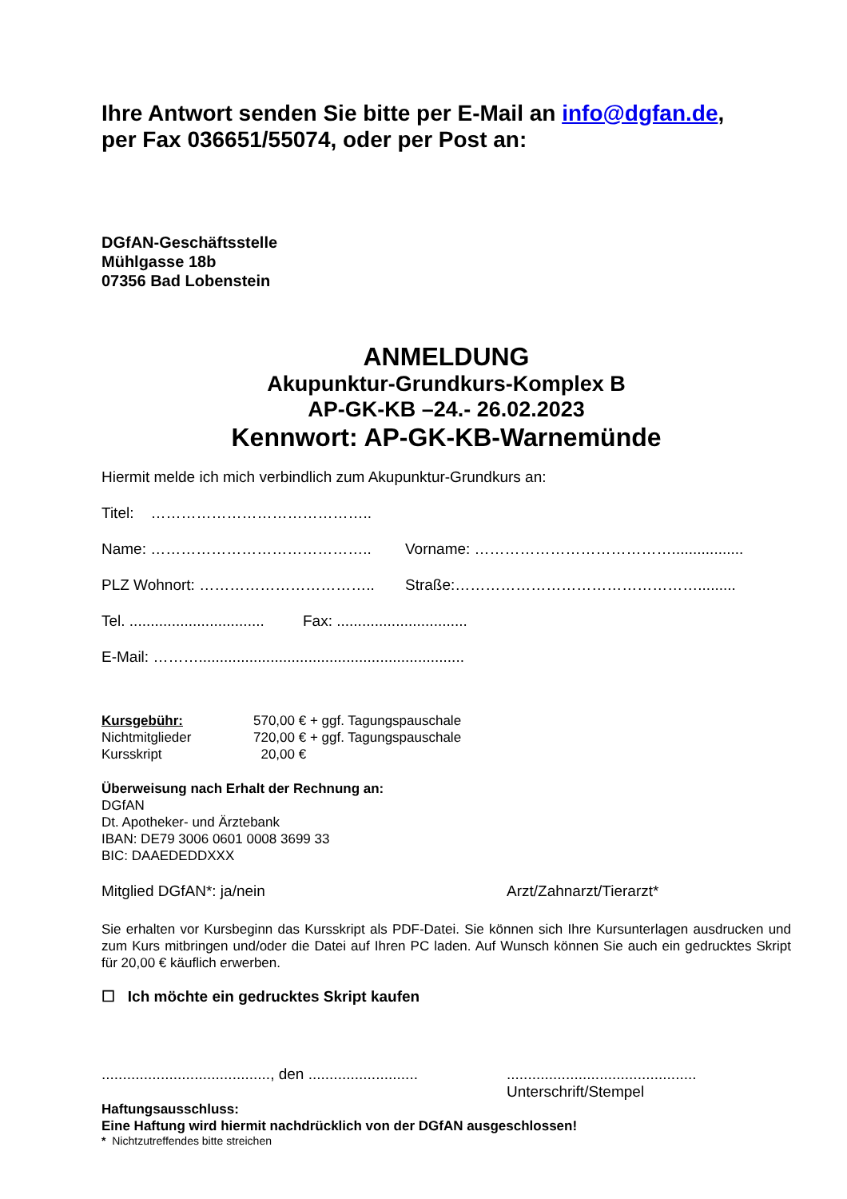Ihre Antwort senden Sie bitte per E-Mail an info@dgfan.de,
per Fax 036651/55074, oder per Post an:
DGfAN-Geschäftsstelle
Mühlgasse 18b
07356 Bad Lobenstein
ANMELDUNG
Akupunktur-Grundkurs-Komplex B
AP-GK-KB –24.- 26.02.2023
Kennwort: AP-GK-KB-Warnemünde
Hiermit melde ich mich verbindlich zum Akupunktur-Grundkurs an:
Titel: ……………………………………..
Name: …………………………………….. Vorname: ………………………………….................
PLZ Wohnort: …………………………….. Straße:………………………………………….........
Tel. ................................ Fax: ...............................
E-Mail: ………...............................................................
Kursgebühr: 570,00 € + ggf. Tagungspauschale
Nichtmitglieder 720,00 € + ggf. Tagungspauschale
Kursskript 20,00 €
Überweisung nach Erhalt der Rechnung an:
DGfAN
Dt. Apotheker- und Ärztebank
IBAN: DE79 3006 0601 0008 3699 33
BIC: DAAEDEDDXXX
Mitglied DGfAN*: ja/nein Arzt/Zahnarzt/Tierarzt*
Sie erhalten vor Kursbeginn das Kursskript als PDF-Datei. Sie können sich Ihre Kursunterlagen ausdrucken und zum Kurs mitbringen und/oder die Datei auf Ihren PC laden. Auf Wunsch können Sie auch ein gedrucktes Skript für 20,00 € käuflich erwerben.
☐ Ich möchte ein gedrucktes Skript kaufen
........................................, den .......................................................................
Unterschrift/Stempel
Haftungsausschluss:
Eine Haftung wird hiermit nachdrücklich von der DGfAN ausgeschlossen!
* Nichtzutreffendes bitte streichen